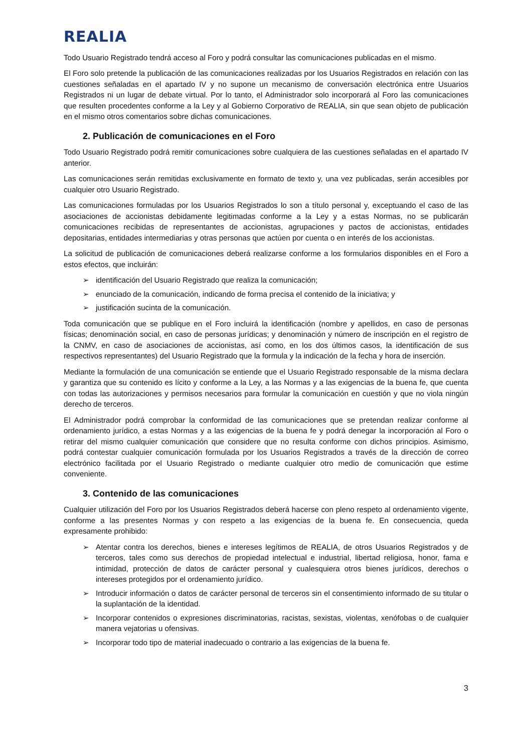REALIA
Todo Usuario Registrado tendrá acceso al Foro y podrá consultar las comunicaciones publicadas en el mismo.
El Foro solo pretende la publicación de las comunicaciones realizadas por los Usuarios Registrados en relación con las cuestiones señaladas en el apartado IV y no supone un mecanismo de conversación electrónica entre Usuarios Registrados ni un lugar de debate virtual. Por lo tanto, el Administrador solo incorporará al Foro las comunicaciones que resulten procedentes conforme a la Ley y al Gobierno Corporativo de REALIA, sin que sean objeto de publicación en el mismo otros comentarios sobre dichas comunicaciones.
2. Publicación de comunicaciones en el Foro
Todo Usuario Registrado podrá remitir comunicaciones sobre cualquiera de las cuestiones señaladas en el apartado IV anterior.
Las comunicaciones serán remitidas exclusivamente en formato de texto y, una vez publicadas, serán accesibles por cualquier otro Usuario Registrado.
Las comunicaciones formuladas por los Usuarios Registrados lo son a título personal y, exceptuando el caso de las asociaciones de accionistas debidamente legitimadas conforme a la Ley y a estas Normas, no se publicarán comunicaciones recibidas de representantes de accionistas, agrupaciones y pactos de accionistas, entidades depositarias, entidades intermediarias y otras personas que actúen por cuenta o en interés de los accionistas.
La solicitud de publicación de comunicaciones deberá realizarse conforme a los formularios disponibles en el Foro a estos efectos, que incluirán:
➢ identificación del Usuario Registrado que realiza la comunicación;
➢ enunciado de la comunicación, indicando de forma precisa el contenido de la iniciativa; y
➢ justificación sucinta de la comunicación.
Toda comunicación que se publique en el Foro incluirá la identificación (nombre y apellidos, en caso de personas físicas; denominación social, en caso de personas jurídicas; y denominación y número de inscripción en el registro de la CNMV, en caso de asociaciones de accionistas, así como, en los dos últimos casos, la identificación de sus respectivos representantes) del Usuario Registrado que la formula y la indicación de la fecha y hora de inserción.
Mediante la formulación de una comunicación se entiende que el Usuario Registrado responsable de la misma declara y garantiza que su contenido es lícito y conforme a la Ley, a las Normas y a las exigencias de la buena fe, que cuenta con todas las autorizaciones y permisos necesarios para formular la comunicación en cuestión y que no viola ningún derecho de terceros.
El Administrador podrá comprobar la conformidad de las comunicaciones que se pretendan realizar conforme al ordenamiento jurídico, a estas Normas y a las exigencias de la buena fe y podrá denegar la incorporación al Foro o retirar del mismo cualquier comunicación que considere que no resulta conforme con dichos principios. Asimismo, podrá contestar cualquier comunicación formulada por los Usuarios Registrados a través de la dirección de correo electrónico facilitada por el Usuario Registrado o mediante cualquier otro medio de comunicación que estime conveniente.
3. Contenido de las comunicaciones
Cualquier utilización del Foro por los Usuarios Registrados deberá hacerse con pleno respeto al ordenamiento vigente, conforme a las presentes Normas y con respeto a las exigencias de la buena fe. En consecuencia, queda expresamente prohibido:
➢ Atentar contra los derechos, bienes e intereses legítimos de REALIA, de otros Usuarios Registrados y de terceros, tales como sus derechos de propiedad intelectual e industrial, libertad religiosa, honor, fama e intimidad, protección de datos de carácter personal y cualesquiera otros bienes jurídicos, derechos o intereses protegidos por el ordenamiento jurídico.
➢ Introducir información o datos de carácter personal de terceros sin el consentimiento informado de su titular o la suplantación de la identidad.
➢ Incorporar contenidos o expresiones discriminatorias, racistas, sexistas, violentas, xenófobas o de cualquier manera vejatorias u ofensivas.
➢ Incorporar todo tipo de material inadecuado o contrario a las exigencias de la buena fe.
3